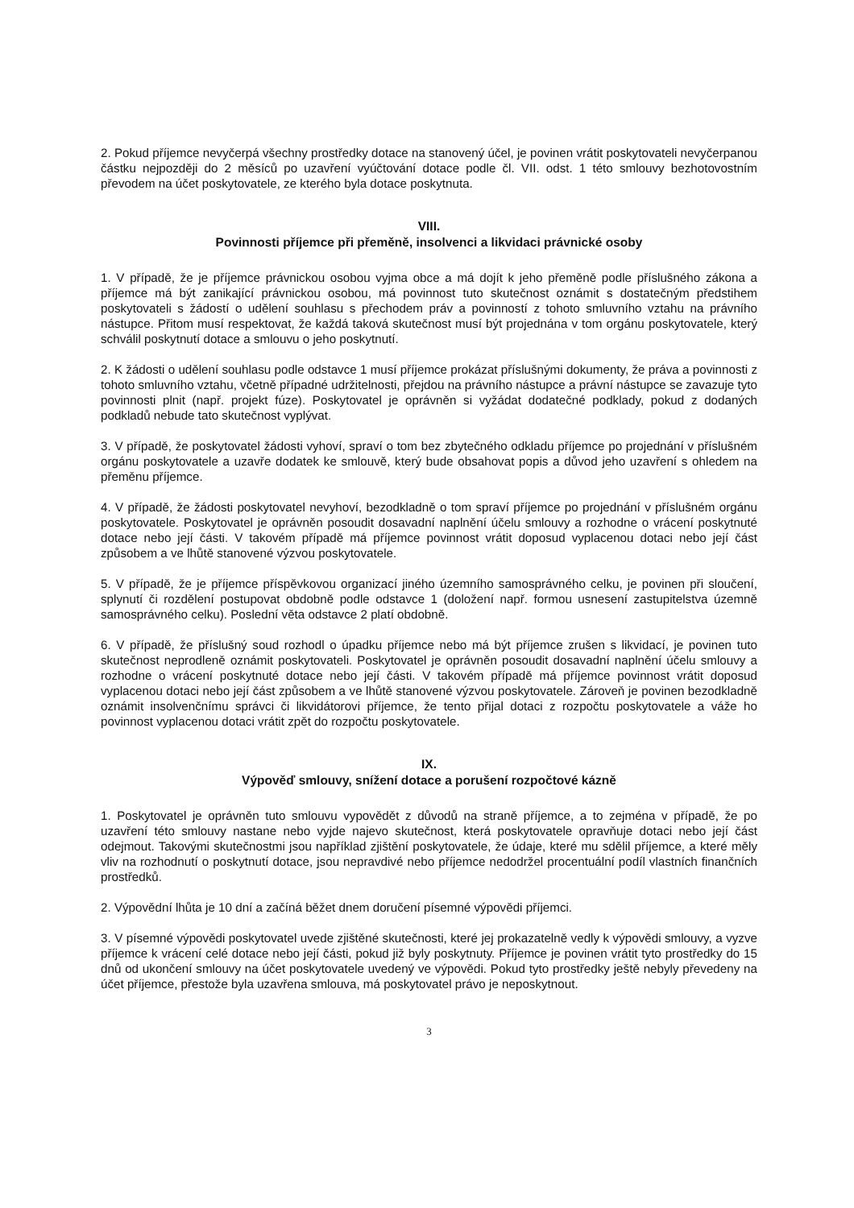2. Pokud příjemce nevyčerpá všechny prostředky dotace na stanovený účel, je povinen vrátit poskytovateli nevyčerpanou částku nejpozději do 2 měsíců po uzavření vyúčtování dotace podle čl. VII. odst. 1 této smlouvy bezhotovostním převodem na účet poskytovatele, ze kterého byla dotace poskytnuta.
VIII.
Povinnosti příjemce při přeměně, insolvenci a likvidaci právnické osoby
1. V případě, že je příjemce právnickou osobou vyjma obce a má dojít k jeho přeměně podle příslušného zákona a příjemce má být zanikající právnickou osobou, má povinnost tuto skutečnost oznámit s dostatečným předstihem poskytovateli s žádostí o udělení souhlasu s přechodem práv a povinností z tohoto smluvního vztahu na právního nástupce. Přitom musí respektovat, že každá taková skutečnost musí být projednána v tom orgánu poskytovatele, který schválil poskytnutí dotace a smlouvu o jeho poskytnutí.
2. K žádosti o udělení souhlasu podle odstavce 1 musí příjemce prokázat příslušnými dokumenty, že práva a povinnosti z tohoto smluvního vztahu, včetně případné udržitelnosti, přejdou na právního nástupce a právní nástupce se zavazuje tyto povinnosti plnit (např. projekt fúze). Poskytovatel je oprávněn si vyžádat dodatečné podklady, pokud z dodaných podkladů nebude tato skutečnost vyplývat.
3. V případě, že poskytovatel žádosti vyhoví, spraví o tom bez zbytečného odkladu příjemce po projednání v příslušném orgánu poskytovatele a uzavře dodatek ke smlouvě, který bude obsahovat popis a důvod jeho uzavření s ohledem na přeměnu příjemce.
4. V případě, že žádosti poskytovatel nevyhoví, bezodkladně o tom spraví příjemce po projednání v příslušném orgánu poskytovatele. Poskytovatel je oprávněn posoudit dosavadní naplnění účelu smlouvy a rozhodne o vrácení poskytnuté dotace nebo její části. V takovém případě má příjemce povinnost vrátit doposud vyplacenou dotaci nebo její část způsobem a ve lhůtě stanovené výzvou poskytovatele.
5. V případě, že je příjemce příspěvkovou organizací jiného územního samosprávného celku, je povinen při sloučení, splynutí či rozdělení postupovat obdobně podle odstavce 1 (doložení např. formou usnesení zastupitelstva územně samosprávného celku). Poslední věta odstavce 2 platí obdobně.
6. V případě, že příslušný soud rozhodl o úpadku příjemce nebo má být příjemce zrušen s likvidací, je povinen tuto skutečnost neprodleně oznámit poskytovateli. Poskytovatel je oprávněn posoudit dosavadní naplnění účelu smlouvy a rozhodne o vrácení poskytnuté dotace nebo její části. V takovém případě má příjemce povinnost vrátit doposud vyplacenou dotaci nebo její část způsobem a ve lhůtě stanovené výzvou poskytovatele. Zároveň je povinen bezodkladně oznámit insolvenčnímu správci či likvidátorovi příjemce, že tento přijal dotaci z rozpočtu poskytovatele a váže ho povinnost vyplacenou dotaci vrátit zpět do rozpočtu poskytovatele.
IX.
Výpověď smlouvy, snížení dotace a porušení rozpočtové kázně
1. Poskytovatel je oprávněn tuto smlouvu vypovědět z důvodů na straně příjemce, a to zejména v případě, že po uzavření této smlouvy nastane nebo vyjde najevo skutečnost, která poskytovatele opravňuje dotaci nebo její část odejmout. Takovými skutečnostmi jsou například zjištění poskytovatele, že údaje, které mu sdělil příjemce, a které měly vliv na rozhodnutí o poskytnutí dotace, jsou nepravdivé nebo příjemce nedodržel procentuální podíl vlastních finančních prostředků.
2. Výpovědní lhůta je 10 dní a začíná běžet dnem doručení písemné výpovědi příjemci.
3. V písemné výpovědi poskytovatel uvede zjištěné skutečnosti, které jej prokazatelně vedly k výpovědi smlouvy, a vyzve příjemce k vrácení celé dotace nebo její části, pokud již byly poskytnuty. Příjemce je povinen vrátit tyto prostředky do 15 dnů od ukončení smlouvy na účet poskytovatele uvedený ve výpovědi. Pokud tyto prostředky ještě nebyly převedeny na účet příjemce, přestože byla uzavřena smlouva, má poskytovatel právo je neposkytnout.
3